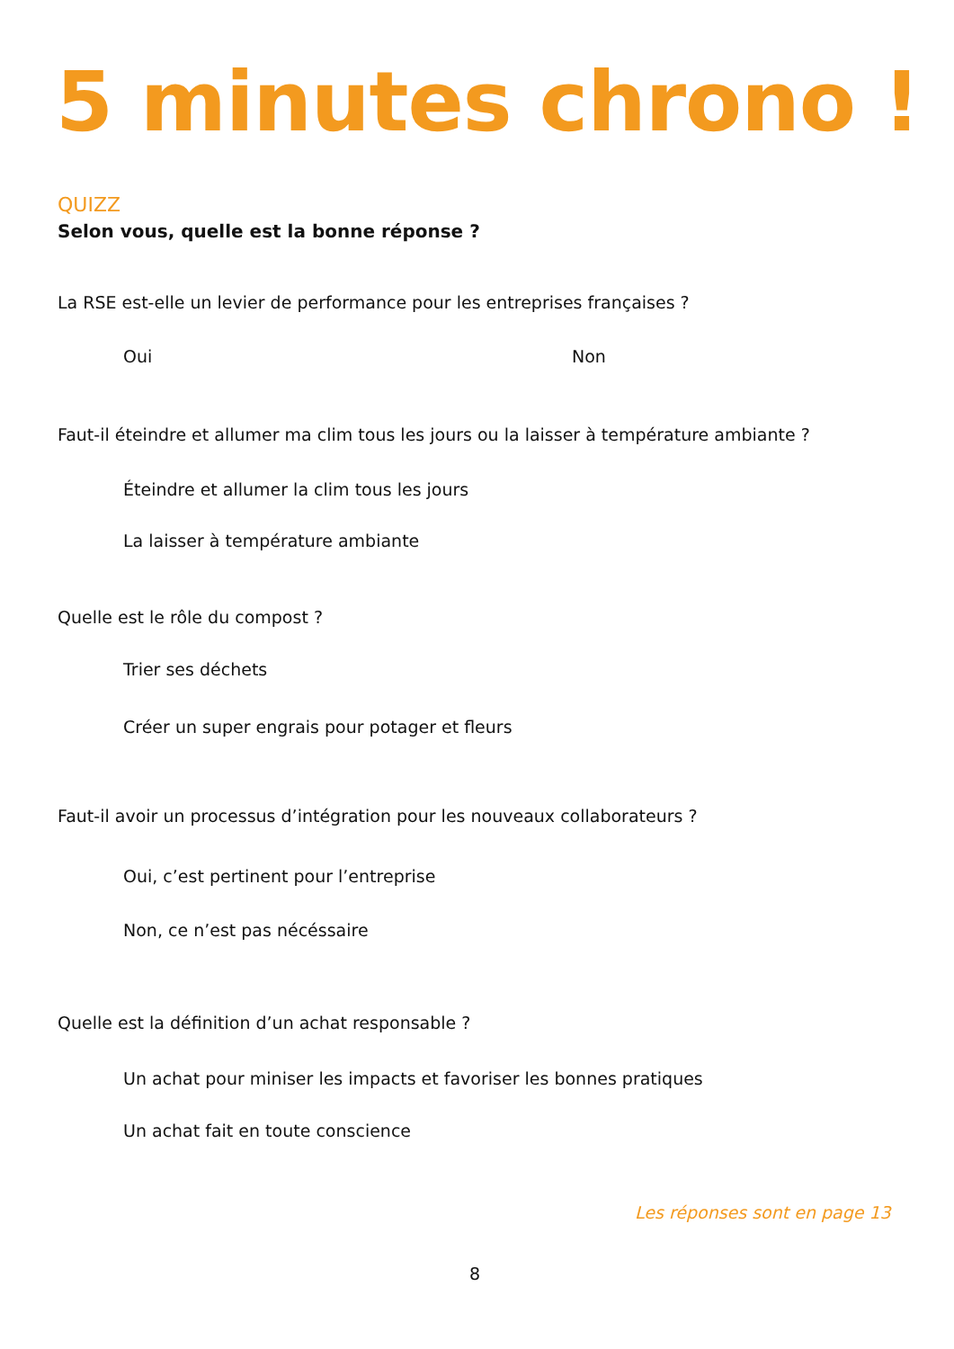5 minutes chrono !
QUIZZ
Selon vous, quelle est la bonne réponse ?
La RSE est-elle un levier de performance pour les entreprises françaises ?
Oui Non
Faut-il éteindre et allumer ma clim tous les jours ou la laisser à température ambiante ?
Éteindre et allumer la clim tous les jours
La laisser à température ambiante
Quelle est le rôle du compost ?
Trier ses déchets
Créer un super engrais pour potager et fleurs
Faut-il avoir un processus d’intégration pour les nouveaux collaborateurs ?
Oui, c’est pertinent pour l’entreprise
Non, ce n’est pas nécéssaire
Quelle est la définition d’un achat responsable ?
Un achat pour miniser les impacts et favoriser les bonnes pratiques
Un achat fait en toute conscience
Les réponses sont en page 13
8